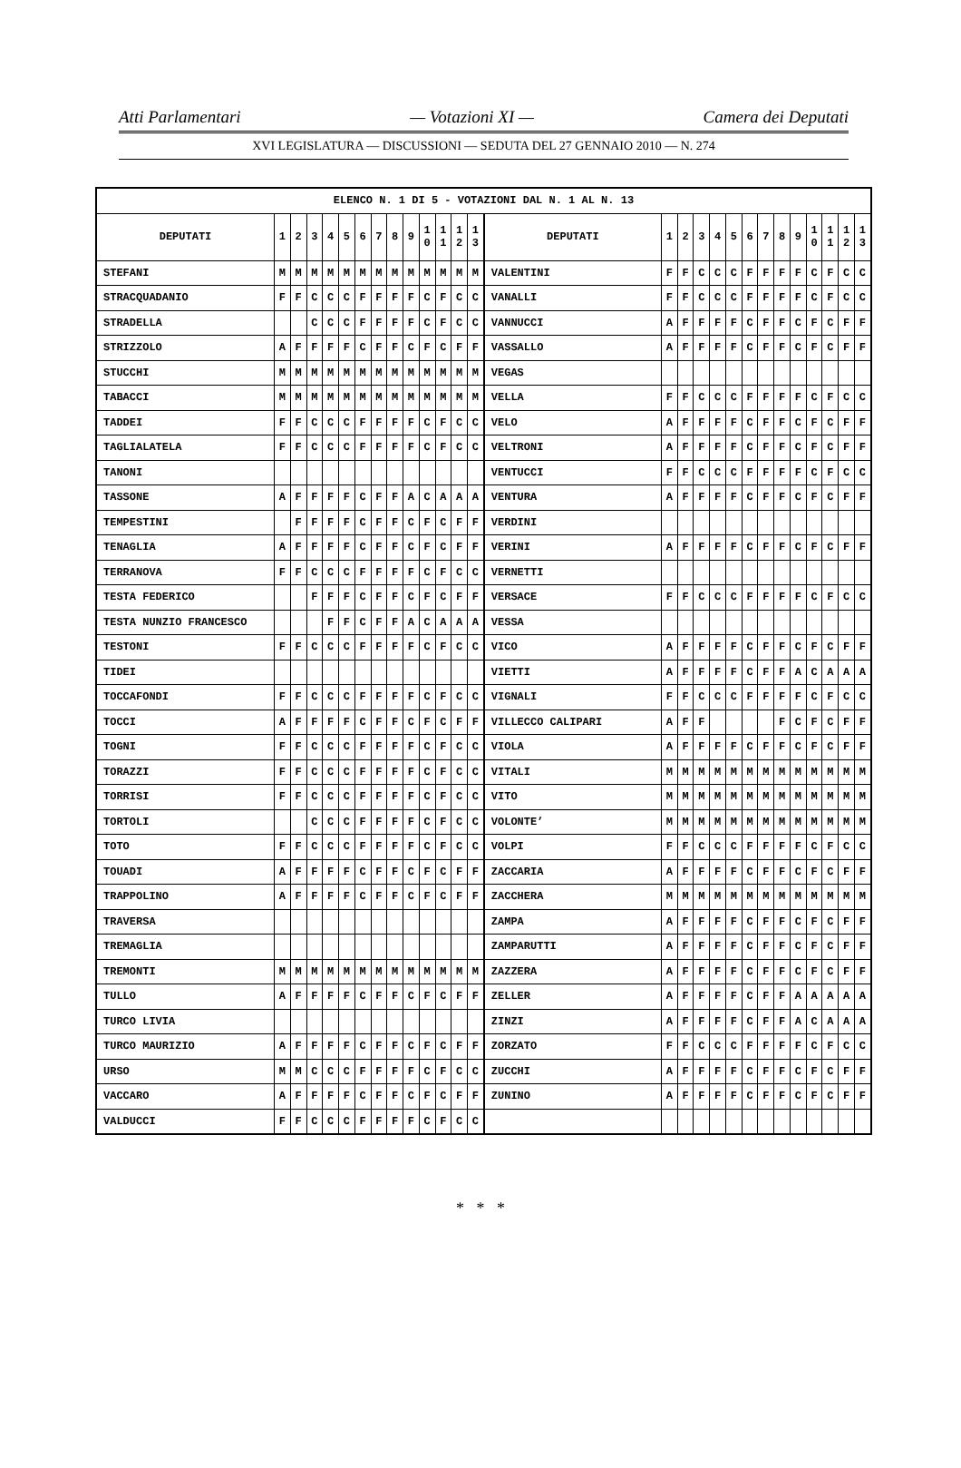Atti Parlamentari — Votazioni XI — Camera dei Deputati
XVI LEGISLATURA — DISCUSSIONI — SEDUTA DEL 27 GENNAIO 2010 — N. 274
| ELENCO N. 1 DI 5 - VOTAZIONI DAL N. 1 AL N. 13 | | | | | | | | | | | | | | | | | | | | | | | | | | | |
| --- | --- | --- | --- | --- | --- | --- | --- | --- | --- | --- | --- | --- | --- | --- | --- | --- | --- | --- | --- | --- | --- | --- | --- | --- | --- | --- | --- |
| DEPUTATI | 1 | 2 | 3 | 4 | 5 | 6 | 7 | 8 | 9 | 1 0 | 1 1 | 1 2 | 1 3 | DEPUTATI | 1 | 2 | 3 | 4 | 5 | 6 | 7 | 8 | 9 | 1 0 | 1 1 | 1 2 | 1 3 |
| STEFANI | M | M | M | M | M | M | M | M | M | M | M | M | M | VALENTINI | F | F | C | C | C | F | F | F | F | C | F | C | C |
| STRACQUADANIO | F | F | C | C | C | F | F | F | F | C | F | C | C | VANALLI | F | F | C | C | C | F | F | F | F | C | F | C | C |
| STRADELLA | | | C | C | C | F | F | F | F | C | F | C | C | VANNUCCI | A | F | F | F | F | C | F | F | C | F | C | F | F |
| STRIZZOLO | A | F | F | F | F | C | F | F | C | F | C | F | F | VASSALLO | A | F | F | F | F | C | F | F | C | F | C | F | F |
| STUCCHI | M | M | M | M | M | M | M | M | M | M | M | M | M | VEGAS | | | | | | | | | | | | | |
| TABACCI | M | M | M | M | M | M | M | M | M | M | M | M | M | VELLA | F | F | C | C | C | F | F | F | F | C | F | C | C |
| TADDEI | F | F | C | C | C | F | F | F | F | C | F | C | C | VELO | A | F | F | F | F | C | F | F | C | F | C | F | F |
| TAGLIALATELA | F | F | C | C | C | F | F | F | F | C | F | C | C | VELTRONI | A | F | F | F | F | C | F | F | C | F | C | F | F |
| TANONI | | | | | | | | | | | | | | VENTUCCI | F | F | C | C | C | F | F | F | F | C | F | C | C |
| TASSONE | A | F | F | F | F | C | F | F | A | C | A | A | A | VENTURA | A | F | F | F | F | C | F | F | C | F | C | F | F |
| TEMPESTINI | | F | F | F | F | C | F | F | C | F | C | F | F | VERDINI | | | | | | | | | | | | | |
| TENAGLIA | A | F | F | F | F | C | F | F | C | F | C | F | F | VERINI | A | F | F | F | F | C | F | F | C | F | C | F | F |
| TERRANOVA | F | F | C | C | C | F | F | F | F | C | F | C | C | VERNETTI | | | | | | | | | | | | | |
| TESTA FEDERICO | | | F | F | F | C | F | F | C | F | C | F | F | VERSACE | F | F | C | C | C | F | F | F | F | C | F | C | C |
| TESTA NUNZIO FRANCESCO | | | | F | F | C | F | F | A | C | A | A | A | VESSA | | | | | | | | | | | | | |
| TESTONI | F | F | C | C | C | F | F | F | F | C | F | C | C | VICO | A | F | F | F | F | C | F | F | C | F | C | F | F |
| TIDEI | | | | | | | | | | | | | | VIETTI | A | F | F | F | F | C | F | F | A | C | A | A | A |
| TOCCAFONDI | F | F | C | C | C | F | F | F | F | C | F | C | C | VIGNALI | F | F | C | C | C | F | F | F | F | C | F | C | C |
| TOCCI | A | F | F | F | F | C | F | F | C | F | C | F | F | VILLECCO CALIPARI | A | F | F | | | | | F | C | F | C | F | F |
| TOGNI | F | F | C | C | C | F | F | F | F | C | F | C | C | VIOLA | A | F | F | F | F | C | F | F | C | F | C | F | F |
| TORAZZI | F | F | C | C | C | F | F | F | F | C | F | C | C | VITALI | M | M | M | M | M | M | M | M | M | M | M | M | M |
| TORRISI | F | F | C | C | C | F | F | F | F | C | F | C | C | VITO | M | M | M | M | M | M | M | M | M | M | M | M | M |
| TORTOLI | | | C | C | C | F | F | F | F | C | F | C | C | VOLONTE’ | M | M | M | M | M | M | M | M | M | M | M | M | M |
| TOTO | F | F | C | C | C | F | F | F | F | C | F | C | C | VOLPI | F | F | C | C | C | F | F | F | F | C | F | C | C |
| TOUADI | A | F | F | F | F | C | F | F | C | F | C | F | F | ZACCARIA | A | F | F | F | F | C | F | F | C | F | C | F | F |
| TRAPPOLINO | A | F | F | F | F | C | F | F | C | F | C | F | F | ZACCHERA | M | M | M | M | M | M | M | M | M | M | M | M | M |
| TRAVERSA | | | | | | | | | | | | | | ZAMPA | A | F | F | F | F | C | F | F | C | F | C | F | F |
| TREMAGLIA | | | | | | | | | | | | | | ZAMPARUTTI | A | F | F | F | F | C | F | F | C | F | C | F | F |
| TREMONTI | M | M | M | M | M | M | M | M | M | M | M | M | M | ZAZZERA | A | F | F | F | F | C | F | F | C | F | C | F | F |
| TULLO | A | F | F | F | F | C | F | F | C | F | C | F | F | ZELLER | A | F | F | F | F | C | F | F | A | A | A | A | A |
| TURCO LIVIA | | | | | | | | | | | | | | ZINZI | A | F | F | F | F | C | F | F | A | C | A | A | A |
| TURCO MAURIZIO | A | F | F | F | F | C | F | F | C | F | C | F | F | ZORZATO | F | F | C | C | C | F | F | F | F | C | F | C | C |
| URSO | M | M | C | C | C | F | F | F | F | C | F | C | C | ZUCCHI | A | F | F | F | F | C | F | F | C | F | C | F | F |
| VACCARO | A | F | F | F | F | C | F | F | C | F | C | F | F | ZUNINO | A | F | F | F | F | C | F | F | C | F | C | F | F |
| VALDUCCI | F | F | C | C | C | F | F | F | F | C | F | C | C | | | | | | | | | | | | | | |
* * *